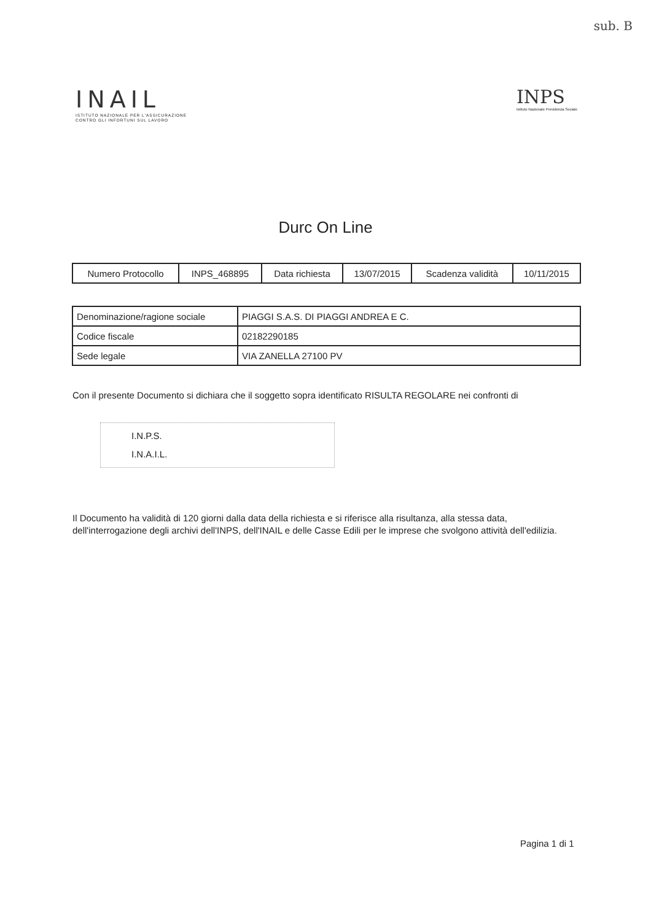sub. B
INAIL
ISTITUTO NAZIONALE PER L'ASSICURAZIONE
CONTRO GLI INFORTUNI SUL LAVORO
INPS
Istituto Nazionale Previdenza Sociale
Durc On Line
| Numero Protocollo | INPS_468895 | Data richiesta | 13/07/2015 | Scadenza validità | 10/11/2015 |
| Denominazione/ragione sociale | PIAGGI S.A.S. DI PIAGGI ANDREA E C. |
| Codice fiscale | 02182290185 |
| Sede legale | VIA ZANELLA 27100 PV |
Con il presente Documento si dichiara che il soggetto sopra identificato RISULTA REGOLARE nei confronti di
I.N.P.S.
I.N.A.I.L.
Il Documento ha validità di 120 giorni dalla data della richiesta e si riferisce alla risultanza, alla stessa data, dell'interrogazione degli archivi dell'INPS, dell'INAIL e delle Casse Edili per le imprese che svolgono attività dell'edilizia.
Pagina 1 di 1